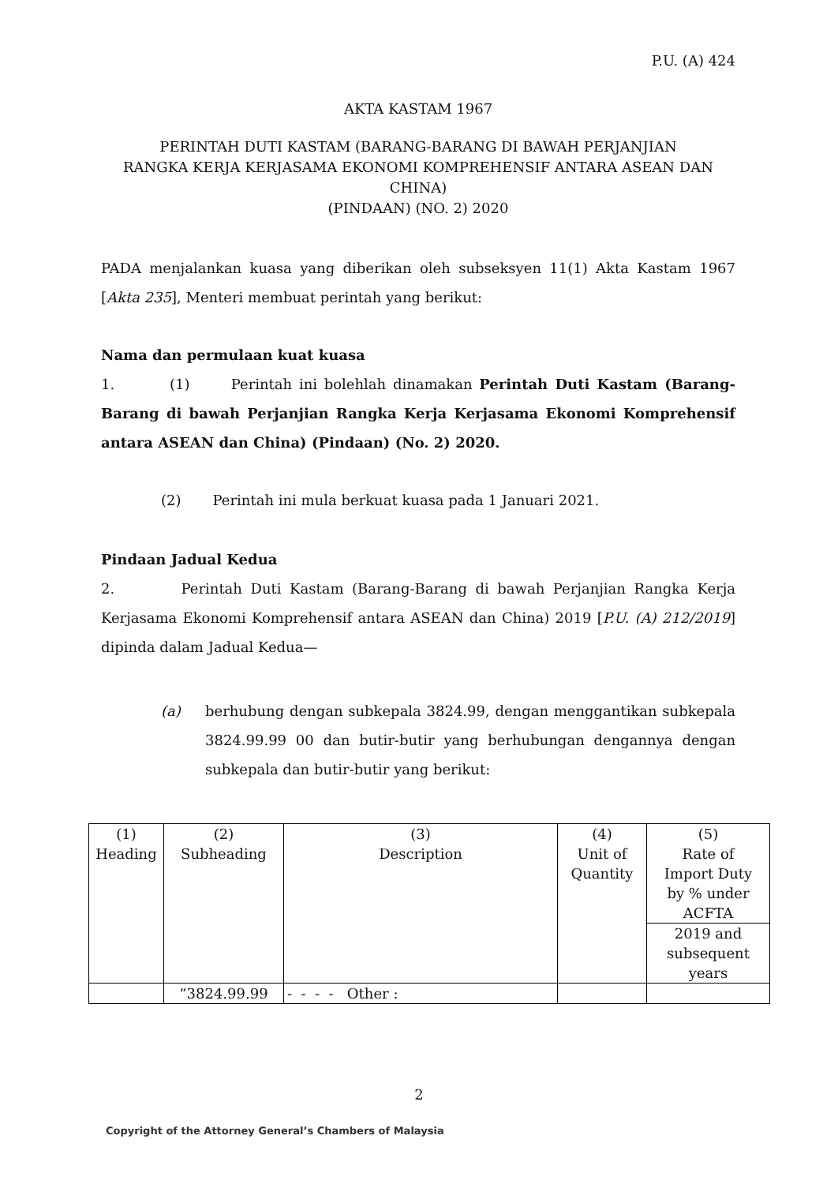P.U. (A) 424
AKTA KASTAM 1967
PERINTAH DUTI KASTAM (BARANG-BARANG DI BAWAH PERJANJIAN
RANGKA KERJA KERJASAMA EKONOMI KOMPREHENSIF ANTARA ASEAN DAN CHINA)
(PINDAAN) (NO. 2) 2020
PADA menjalankan kuasa yang diberikan oleh subseksyen 11(1) Akta Kastam 1967 [Akta 235], Menteri membuat perintah yang berikut:
Nama dan permulaan kuat kuasa
1. (1) Perintah ini bolehlah dinamakan Perintah Duti Kastam (Barang-Barang di bawah Perjanjian Rangka Kerja Kerjasama Ekonomi Komprehensif antara ASEAN dan China) (Pindaan) (No. 2) 2020.
(2) Perintah ini mula berkuat kuasa pada 1 Januari 2021.
Pindaan Jadual Kedua
2. Perintah Duti Kastam (Barang-Barang di bawah Perjanjian Rangka Kerja Kerjasama Ekonomi Komprehensif antara ASEAN dan China) 2019 [P.U. (A) 212/2019] dipinda dalam Jadual Kedua—
(a) berhubung dengan subkepala 3824.99, dengan menggantikan subkepala 3824.99.99 00 dan butir-butir yang berhubungan dengannya dengan subkepala dan butir-butir yang berikut:
| (1) Heading | (2) Subheading | (3) Description | (4) Unit of Quantity | (5) Rate of Import Duty by % under ACFTA |
| | | | | 2019 and subsequent years |
| | “3824.99.99 | - - - - Other : | | |
2
Copyright of the Attorney General’s Chambers of Malaysia